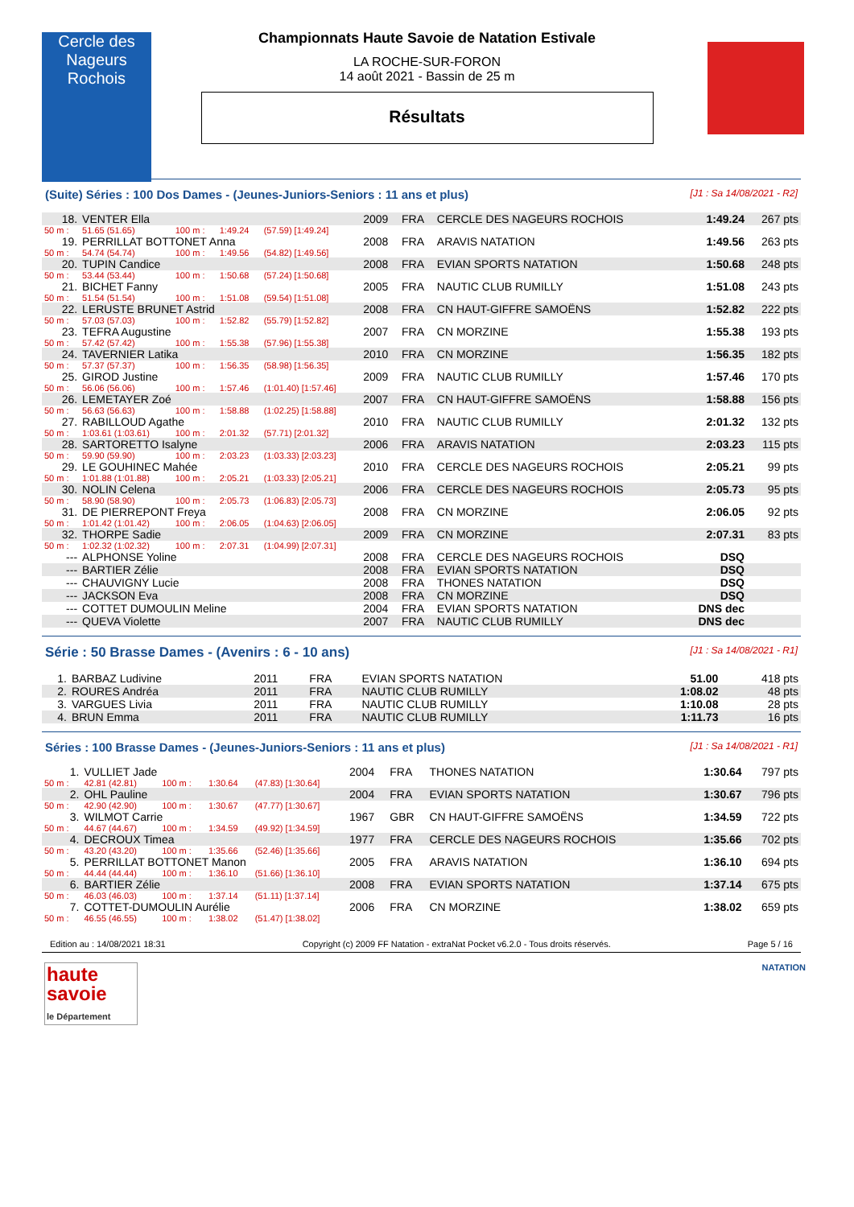Cercle des Nageurs Rochois
Championnats Haute Savoie de Natation Estivale
LA ROCHE-SUR-FORON
14 août 2021 - Bassin de 25 m
Résultats
(Suite) Séries : 100 Dos Dames - (Jeunes-Juniors-Seniors : 11 ans et plus) [J1 : Sa 14/08/2021 - R2]
| 18. | VENTER Ella | | | | 2009 | FRA | CERCLE DES NAGEURS ROCHOIS | 1:49.24 | 267 pts |
| 50 m : | 51.65 (51.65) | 100 m : | 1:49.24 | (57.59) [1:49.24] | | | | | |
| 19. | PERRILLAT BOTTONET Anna | | | | 2008 | FRA | ARAVIS NATATION | 1:49.56 | 263 pts |
| 50 m : | 54.74 (54.74) | 100 m : | 1:49.56 | (54.82) [1:49.56] | | | | | |
| 20. | TUPIN Candice | | | | 2008 | FRA | EVIAN SPORTS NATATION | 1:50.68 | 248 pts |
| 50 m : | 53.44 (53.44) | 100 m : | 1:50.68 | (57.24) [1:50.68] | | | | | |
| 21. | BICHET Fanny | | | | 2005 | FRA | NAUTIC CLUB RUMILLY | 1:51.08 | 243 pts |
| 50 m : | 51.54 (51.54) | 100 m : | 1:51.08 | (59.54) [1:51.08] | | | | | |
| 22. | LERUSTE BRUNET Astrid | | | | 2008 | FRA | CN HAUT-GIFFRE SAMOËNS | 1:52.82 | 222 pts |
| 50 m : | 57.03 (57.03) | 100 m : | 1:52.82 | (55.79) [1:52.82] | | | | | |
| 23. | TEFRA Augustine | | | | 2007 | FRA | CN MORZINE | 1:55.38 | 193 pts |
| 50 m : | 57.42 (57.42) | 100 m : | 1:55.38 | (57.96) [1:55.38] | | | | | |
| 24. | TAVERNIER Latika | | | | 2010 | FRA | CN MORZINE | 1:56.35 | 182 pts |
| 50 m : | 57.37 (57.37) | 100 m : | 1:56.35 | (58.98) [1:56.35] | | | | | |
| 25. | GIROD Justine | | | | 2009 | FRA | NAUTIC CLUB RUMILLY | 1:57.46 | 170 pts |
| 50 m : | 56.06 (56.06) | 100 m : | 1:57.46 | (1:01.40) [1:57.46] | | | | | |
| 26. | LEMETAYER Zoé | | | | 2007 | FRA | CN HAUT-GIFFRE SAMOËNS | 1:58.88 | 156 pts |
| 50 m : | 56.63 (56.63) | 100 m : | 1:58.88 | (1:02.25) [1:58.88] | | | | | |
| 27. | RABILLOUD Agathe | | | | 2010 | FRA | NAUTIC CLUB RUMILLY | 2:01.32 | 132 pts |
| 50 m : | 1:03.61 (1:03.61) | 100 m : | 2:01.32 | (57.71) [2:01.32] | | | | | |
| 28. | SARTORETTO Isalyne | | | | 2006 | FRA | ARAVIS NATATION | 2:03.23 | 115 pts |
| 50 m : | 59.90 (59.90) | 100 m : | 2:03.23 | (1:03.33) [2:03.23] | | | | | |
| 29. | LE GOUHINEC Mahée | | | | 2010 | FRA | CERCLE DES NAGEURS ROCHOIS | 2:05.21 | 99 pts |
| 50 m : | 1:01.88 (1:01.88) | 100 m : | 2:05.21 | (1:03.33) [2:05.21] | | | | | |
| 30. | NOLIN Celena | | | | 2006 | FRA | CERCLE DES NAGEURS ROCHOIS | 2:05.73 | 95 pts |
| 50 m : | 58.90 (58.90) | 100 m : | 2:05.73 | (1:06.83) [2:05.73] | | | | | |
| 31. | DE PIERREPONT Freya | | | | 2008 | FRA | CN MORZINE | 2:06.05 | 92 pts |
| 50 m : | 1:01.42 (1:01.42) | 100 m : | 2:06.05 | (1:04.63) [2:06.05] | | | | | |
| 32. | THORPE Sadie | | | | 2009 | FRA | CN MORZINE | 2:07.31 | 83 pts |
| 50 m : | 1:02.32 (1:02.32) | 100 m : | 2:07.31 | (1:04.99) [2:07.31] | | | | | |
| --- | ALPHONSE Yoline | | | | 2008 | FRA | CERCLE DES NAGEURS ROCHOIS | DSQ | |
| --- | BARTIER Zélie | | | | 2008 | FRA | EVIAN SPORTS NATATION | DSQ | |
| --- | CHAUVIGNY Lucie | | | | 2008 | FRA | THONES NATATION | DSQ | |
| --- | JACKSON Eva | | | | 2008 | FRA | CN MORZINE | DSQ | |
| --- | COTTET DUMOULIN Meline | | | | 2004 | FRA | EVIAN SPORTS NATATION | DNS dec | |
| --- | QUEVA Violette | | | | 2007 | FRA | NAUTIC CLUB RUMILLY | DNS dec | |
Série : 50 Brasse Dames - (Avenirs : 6 - 10 ans) [J1 : Sa 14/08/2021 - R1]
| 1. | BARBAZ Ludivine | 2011 | FRA | EVIAN SPORTS NATATION | 51.00 | 418 pts |
| 2. | ROURES Andréa | 2011 | FRA | NAUTIC CLUB RUMILLY | 1:08.02 | 48 pts |
| 3. | VARGUES Livia | 2011 | FRA | NAUTIC CLUB RUMILLY | 1:10.08 | 28 pts |
| 4. | BRUN Emma | 2011 | FRA | NAUTIC CLUB RUMILLY | 1:11.73 | 16 pts |
Séries : 100 Brasse Dames - (Jeunes-Juniors-Seniors : 11 ans et plus) [J1 : Sa 14/08/2021 - R1]
| 1. | VULLIET Jade | | | | 2004 | FRA | THONES NATATION | 1:30.64 | 797 pts |
| 50 m : | 42.81 (42.81) | 100 m : | 1:30.64 | (47.83) [1:30.64] | | | | | |
| 2. | OHL Pauline | | | | 2004 | FRA | EVIAN SPORTS NATATION | 1:30.67 | 796 pts |
| 50 m : | 42.90 (42.90) | 100 m : | 1:30.67 | (47.77) [1:30.67] | | | | | |
| 3. | WILMOT Carrie | | | | 1967 | GBR | CN HAUT-GIFFRE SAMOËNS | 1:34.59 | 722 pts |
| 50 m : | 44.67 (44.67) | 100 m : | 1:34.59 | (49.92) [1:34.59] | | | | | |
| 4. | DECROUX Timea | | | | 1977 | FRA | CERCLE DES NAGEURS ROCHOIS | 1:35.66 | 702 pts |
| 50 m : | 43.20 (43.20) | 100 m : | 1:35.66 | (52.46) [1:35.66] | | | | | |
| 5. | PERRILLAT BOTTONET Manon | | | | 2005 | FRA | ARAVIS NATATION | 1:36.10 | 694 pts |
| 50 m : | 44.44 (44.44) | 100 m : | 1:36.10 | (51.66) [1:36.10] | | | | | |
| 6. | BARTIER Zélie | | | | 2008 | FRA | EVIAN SPORTS NATATION | 1:37.14 | 675 pts |
| 50 m : | 46.03 (46.03) | 100 m : | 1:37.14 | (51.11) [1:37.14] | | | | | |
| 7. | COTTET-DUMOULIN Aurélie | | | | 2006 | FRA | CN MORZINE | 1:38.02 | 659 pts |
| 50 m : | 46.55 (46.55) | 100 m : | 1:38.02 | (51.47) [1:38.02] | | | | | |
Edition au : 14/08/2021 18:31 Copyright (c) 2009 FF Natation - extraNat Pocket v6.2.0 - Tous droits réservés. Page 5 / 16
haute savoie
le Département
NATATION